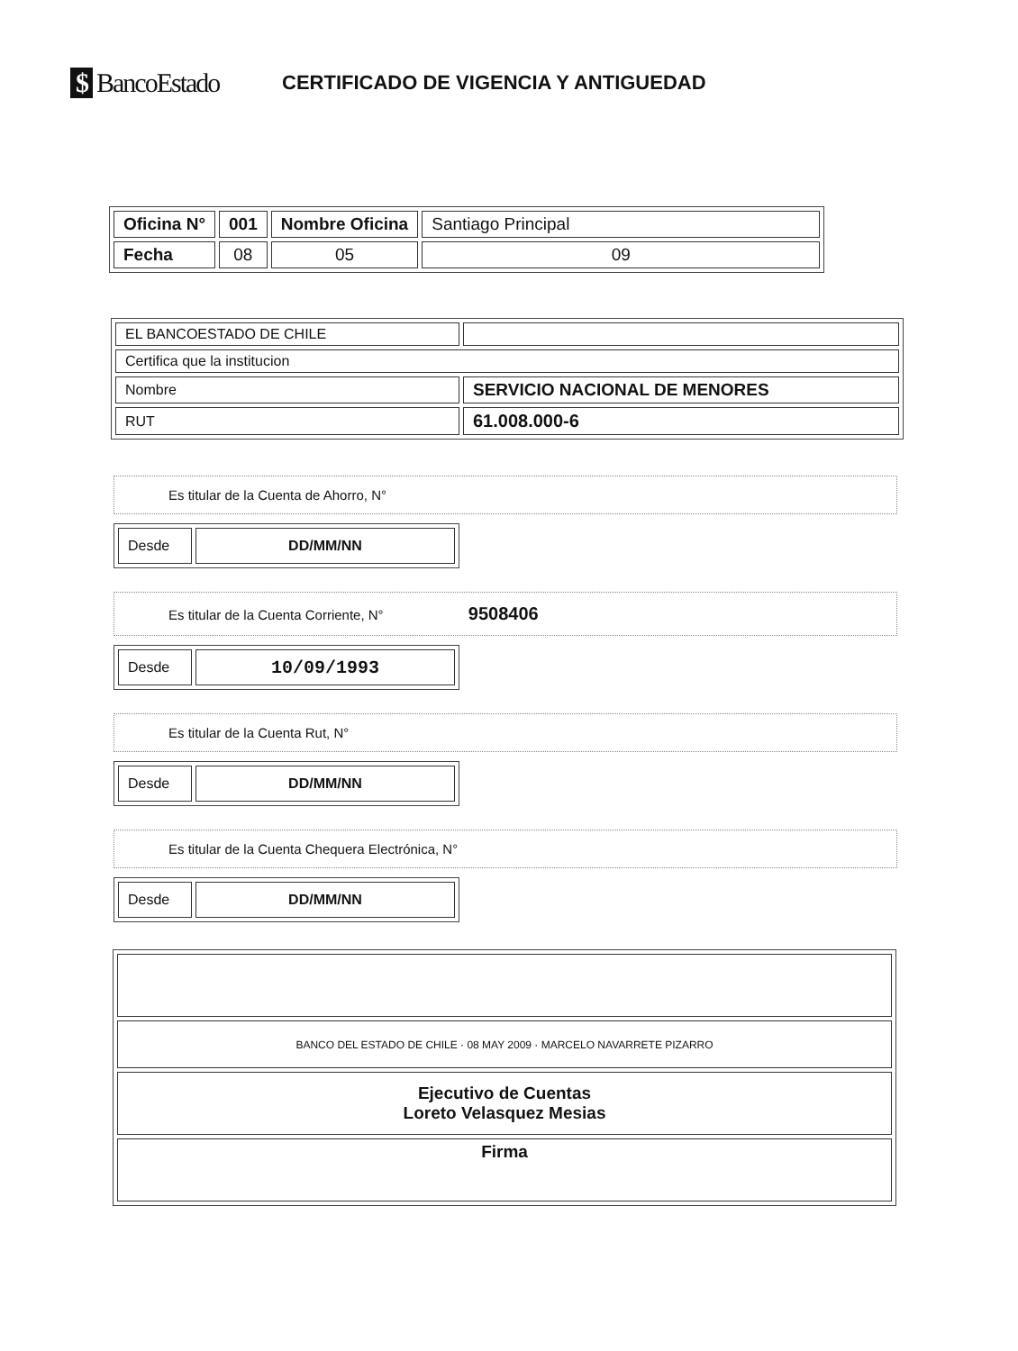$ BancoEstado
CERTIFICADO DE VIGENCIA Y ANTIGUEDAD
| Oficina N° | 001 | Nombre Oficina | Santiago Principal |
| Fecha | 08 | 05 | 09 |
| EL BANCOESTADO DE CHILE | |
| Certifica que la institucion | |
| Nombre | SERVICIO NACIONAL DE MENORES |
| RUT | 61.008.000-6 |
Es titular de la Cuenta de Ahorro, N°
| Desde | DD/MM/NN |
Es titular de la Cuenta Corriente, N° 9508406
| Desde | 10/09/1993 |
Es titular de la Cuenta Rut, N°
| Desde | DD/MM/NN |
Es titular de la Cuenta Chequera Electrónica, N°
| Desde | DD/MM/NN |
| BANCO DEL ESTADO DE CHILE · 08 MAY 2009 · MARCELO NAVARRETE PIZARRO |
| Ejecutivo de Cuentas Loreto Velasquez Mesias |
| Firma |